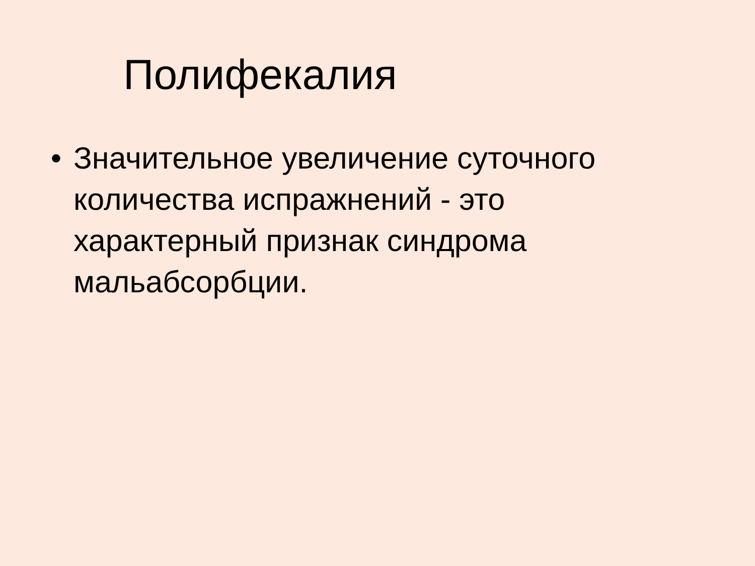Полифекалия
• Значительное увеличение суточного количества испражнений - это характерный признак синдрома мальабсорбции.